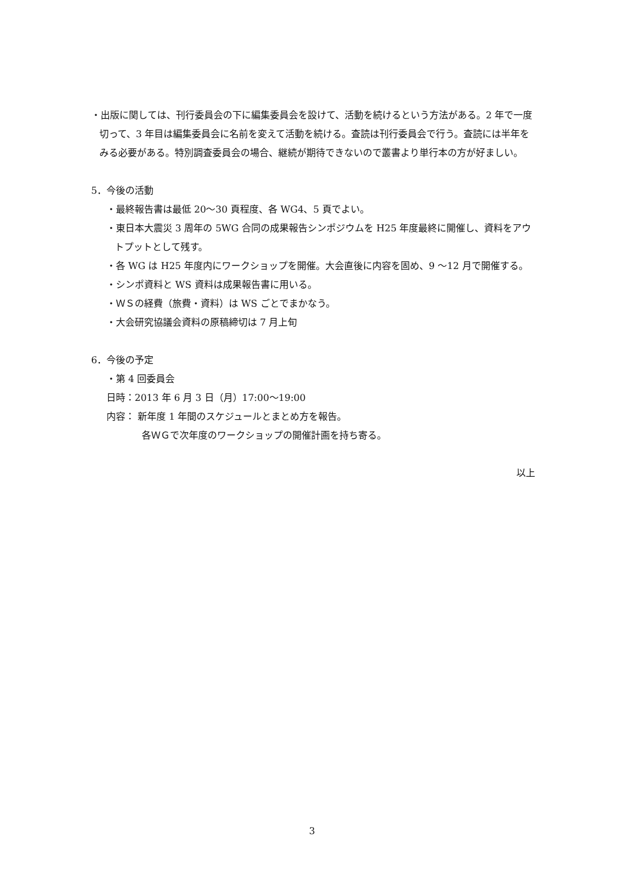・出版に関しては、刊行委員会の下に編集委員会を設けて、活動を続けるという方法がある。2 年で一度切って、3 年目は編集委員会に名前を変えて活動を続ける。査読は刊行委員会で行う。査読には半年をみる必要がある。特別調査委員会の場合、継続が期待できないので叢書より単行本の方が好ましい。
5．今後の活動
・最終報告書は最低 20～30 頁程度、各 WG4、5 頁でよい。
・東日本大震災 3 周年の 5WG 合同の成果報告シンポジウムを H25 年度最終に開催し、資料をアウトプットとして残す。
・各 WG は H25 年度内にワークショップを開催。大会直後に内容を固め、9 ～12 月で開催する。
・シンポ資料と WS 資料は成果報告書に用いる。
・ＷＳの経費（旅費・資料）は WS ごとでまかなう。
・大会研究協議会資料の原稿締切は 7 月上旬
6．今後の予定
・第 4 回委員会
日時：2013 年 6 月 3 日（月）17:00～19:00
内容： 新年度 1 年間のスケジュールとまとめ方を報告。
各ＷＧで次年度のワークショップの開催計画を持ち寄る。
以上
3